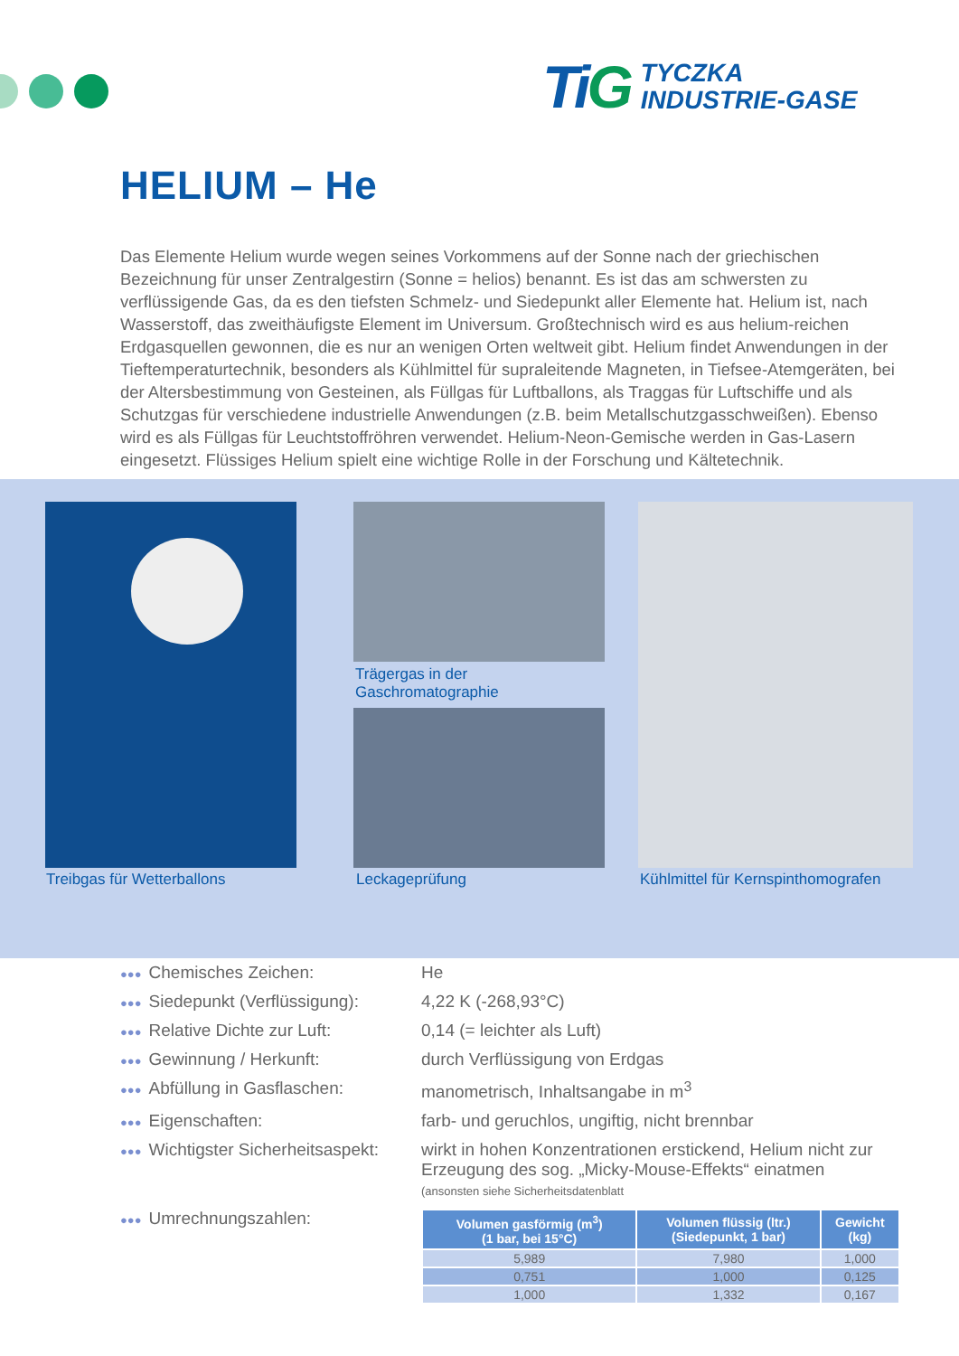TiG
TYCZKA
INDUSTRIE-GASE
HELIUM – He
Das Elemente Helium wurde wegen seines Vorkommens auf der Sonne nach der griechischen Bezeichnung für unser Zentralgestirn (Sonne = helios) benannt. Es ist das am schwersten zu verflüssigende Gas, da es den tiefsten Schmelz- und Siedepunkt aller Elemente hat. Helium ist, nach Wasserstoff, das zweithäufigste Element im Universum. Großtechnisch wird es aus helium-reichen Erdgasquellen gewonnen, die es nur an wenigen Orten weltweit gibt. Helium findet Anwendungen in der Tieftemperaturtechnik, besonders als Kühlmittel für supraleitende Magneten, in Tiefsee-Atemgeräten, bei der Altersbestimmung von Gesteinen, als Füllgas für Luftballons, als Traggas für Luftschiffe und als Schutzgas für verschiedene industrielle Anwendungen (z.B. beim Metallschutzgasschweißen). Ebenso wird es als Füllgas für Leuchtstoffröhren verwendet. Helium-Neon-Gemische werden in Gas-Lasern eingesetzt. Flüssiges Helium spielt eine wichtige Rolle in der Forschung und Kältetechnik.
Trägergas in der
Gaschromatographie
Treibgas für Wetterballons Leckageprüfung
Kühlmittel für Kernspinthomografen
●●● Chemisches Zeichen: He
●●● Siedepunkt (Verflüssigung):
4,22 K (-268,93°C)
●●● Relative Dichte zur Luft: 0,14 (= leichter als Luft)
●●● Gewinnung / Herkunft: durch Verflüssigung von Erdgas
●●● Abfüllung in Gasflaschen: manometrisch, Inhaltsangabe in m<sup>3</sup>
●●● Eigenschaften: farb- und geruchlos, ungiftig, nicht brennbar
●●● Wichtigster Sicherheitsaspekt:
wirkt in hohen Konzentrationen erstickend, Helium nicht zur Erzeugung des sog. „Micky-Mouse-Effekts“ einatmen
(ansonsten siehe Sicherheitsdatenblatt
●●● Umrechnungszahlen:
| Volumen gasförmig (m<sup>3</sup>) (1 bar, bei 15°C) | Volumen flüssig (ltr.) (Siedepunkt, 1 bar) | Gewicht (kg) |
| --- | --- | --- |
| 5,989 | 7,980 | 1,000 |
| 0,751 | 1,000 | 0,125 |
| 1,000 | 1,332 | 0,167 |